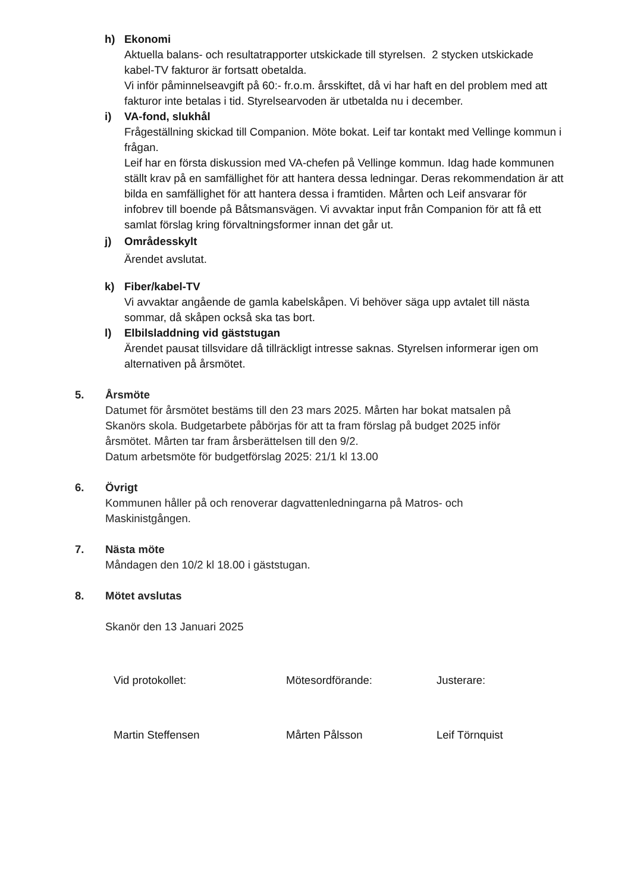h) Ekonomi
Aktuella balans- och resultatrapporter utskickade till styrelsen. 2 stycken utskickade kabel-TV fakturor är fortsatt obetalda.
Vi inför påminnelseavgift på 60:- fr.o.m. årsskiftet, då vi har haft en del problem med att fakturor inte betalas i tid. Styrelsearvoden är utbetalda nu i december.
i) VA-fond, slukhål
Frågeställning skickad till Companion. Möte bokat. Leif tar kontakt med Vellinge kommun i frågan.
Leif har en första diskussion med VA-chefen på Vellinge kommun. Idag hade kommunen ställt krav på en samfällighet för att hantera dessa ledningar. Deras rekommendation är att bilda en samfällighet för att hantera dessa i framtiden. Mårten och Leif ansvarar för infobrev till boende på Båtsmansvägen. Vi avvaktar input från Companion för att få ett samlat förslag kring förvaltningsformer innan det går ut.
j) Områdesskylt
Ärendet avslutat.
k) Fiber/kabel-TV
Vi avvaktar angående de gamla kabelskåpen. Vi behöver säga upp avtalet till nästa sommar, då skåpen också ska tas bort.
l) Elbilsladdning vid gäststugan
Ärendet pausat tillsvidare då tillräckligt intresse saknas. Styrelsen informerar igen om alternativen på årsmötet.
5. Årsmöte
Datumet för årsmötet bestäms till den 23 mars 2025. Mårten har bokat matsalen på Skanörs skola. Budgetarbete påbörjas för att ta fram förslag på budget 2025 inför årsmötet. Mårten tar fram årsberättelsen till den 9/2.
Datum arbetsmöte för budgetförslag 2025: 21/1 kl 13.00
6. Övrigt
Kommunen håller på och renoverar dagvattenledningarna på Matros- och Maskinistgången.
7. Nästa möte
Måndagen den 10/2 kl 18.00 i gäststugan.
8. Mötet avslutas
Skanör den 13 Januari 2025
Vid protokollet: Mötesordförande: Justerare:
Martin Steffensen Mårten Pålsson Leif Törnquist